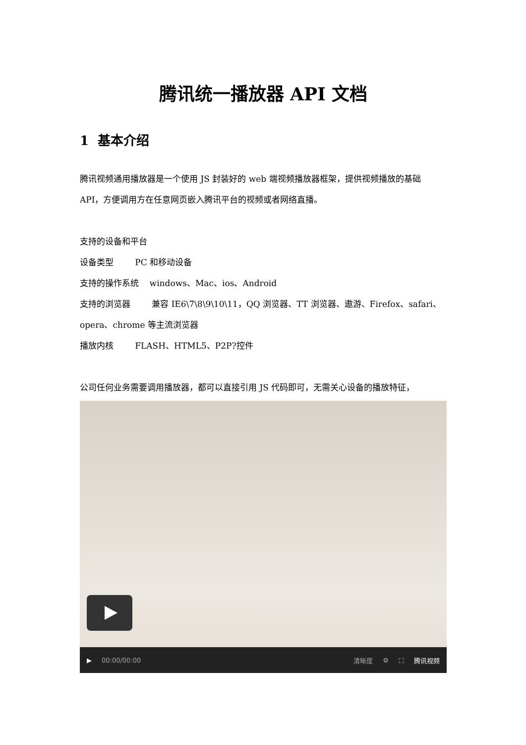腾讯统一播放器 API 文档
1 基本介绍
腾讯视频通用播放器是一个使用 JS 封装好的 web 端视频播放器框架，提供视频播放的基础 API，方便调用方在任意网页嵌入腾讯平台的视频或者网络直播。
支持的设备和平台
设备类型 PC 和移动设备
支持的操作系统 windows、Mac、ios、Android
支持的浏览器 兼容 IE6\7\8\9\10\11，QQ 浏览器、TT 浏览器、遨游、Firefox、safari、opera、chrome 等主流浏览器
播放内核 FLASH、HTML5、P2P?控件
公司任何业务需要调用播放器，都可以直接引用 JS 代码即可，无需关心设备的播放特征，
▶ 00:00/00:00 清晰度 ⚙ ⛶ 腾讯视频